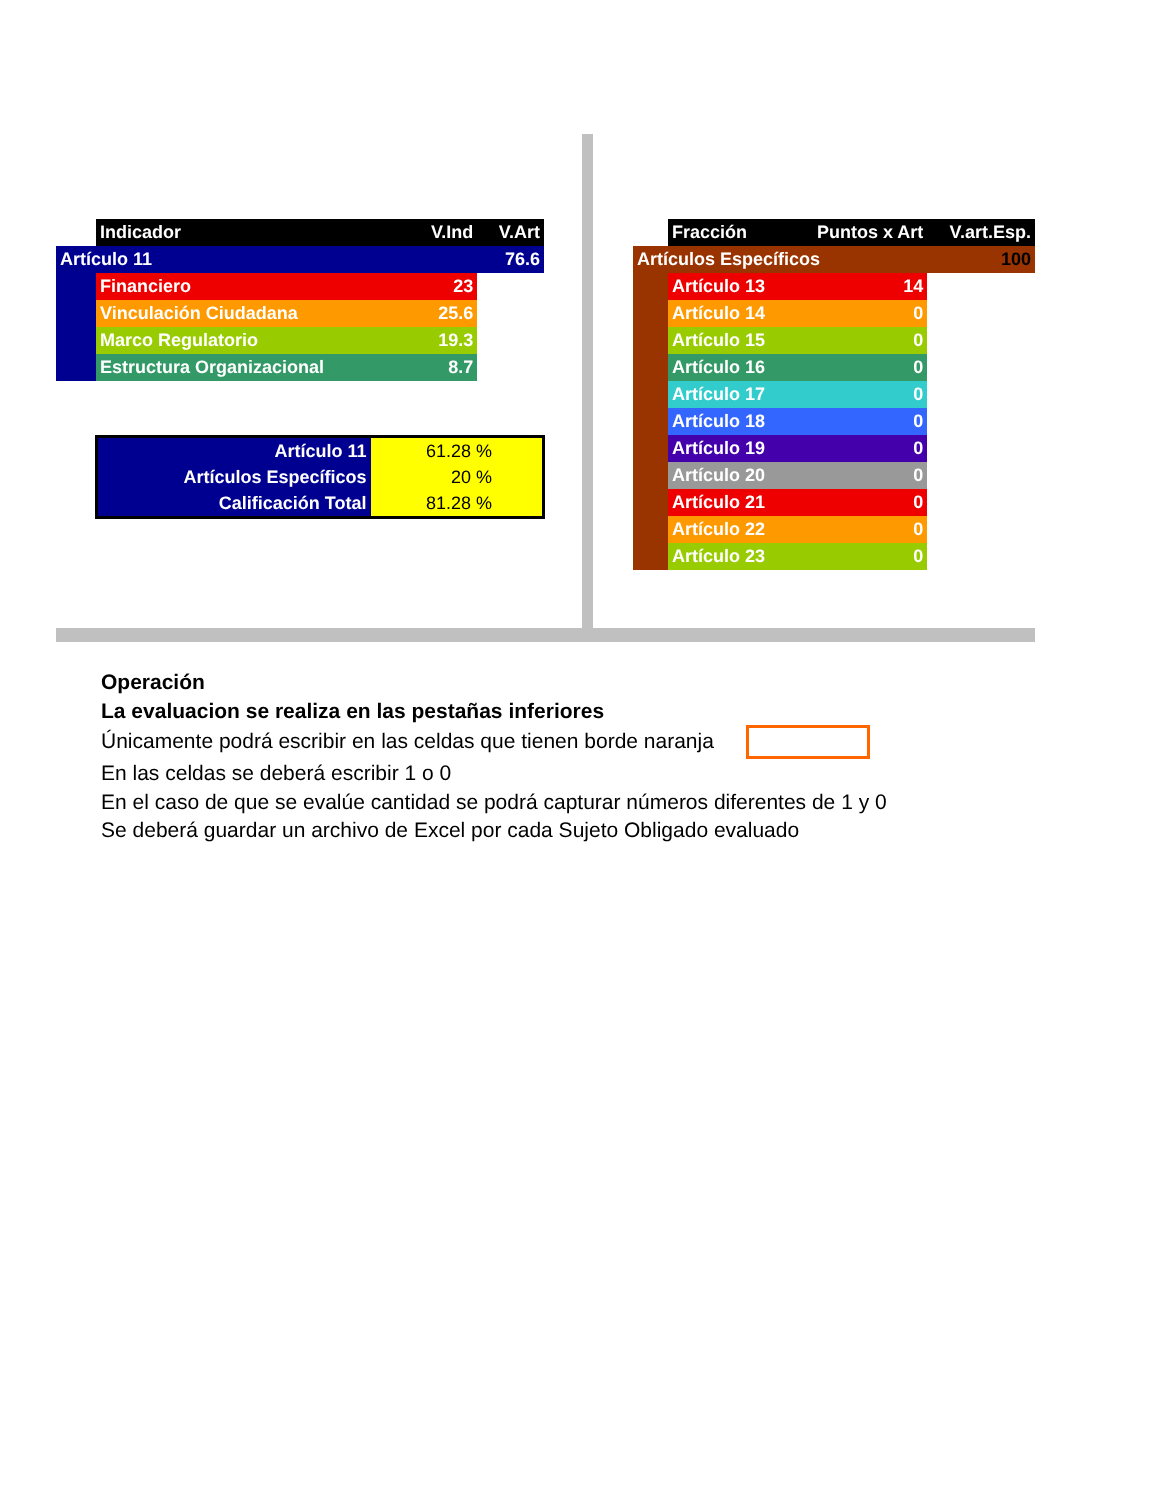| | Indicador | V.Ind | V.Art |
| Artículo 11 | | | 76.6 |
| | Financiero | 23 | |
| | Vinculación Ciudadana | 25.6 | |
| | Marco Regulatorio | 19.3 | |
| | Estructura Organizacional | 8.7 | |
| Artículo 11 | 61.28 % |
| Artículos Específicos | 20 % |
| Calificación Total | 81.28 % |
| | Fracción | Puntos x Art | V.art.Esp. |
| Artículos Específicos | | | 100 |
| | Artículo 13 | 14 | |
| | Artículo 14 | 0 | |
| | Artículo 15 | 0 | |
| | Artículo 16 | 0 | |
| | Artículo 17 | 0 | |
| | Artículo 18 | 0 | |
| | Artículo 19 | 0 | |
| | Artículo 20 | 0 | |
| | Artículo 21 | 0 | |
| | Artículo 22 | 0 | |
| | Artículo 23 | 0 | |
Operación
La evaluacion se realiza en las pestañas inferiores
Únicamente podrá escribir en las celdas que tienen borde naranja
En las celdas se deberá escribir 1 o 0
En el caso de que se evalúe cantidad se podrá capturar números diferentes de 1 y 0
Se deberá guardar un archivo de Excel por cada Sujeto Obligado evaluado